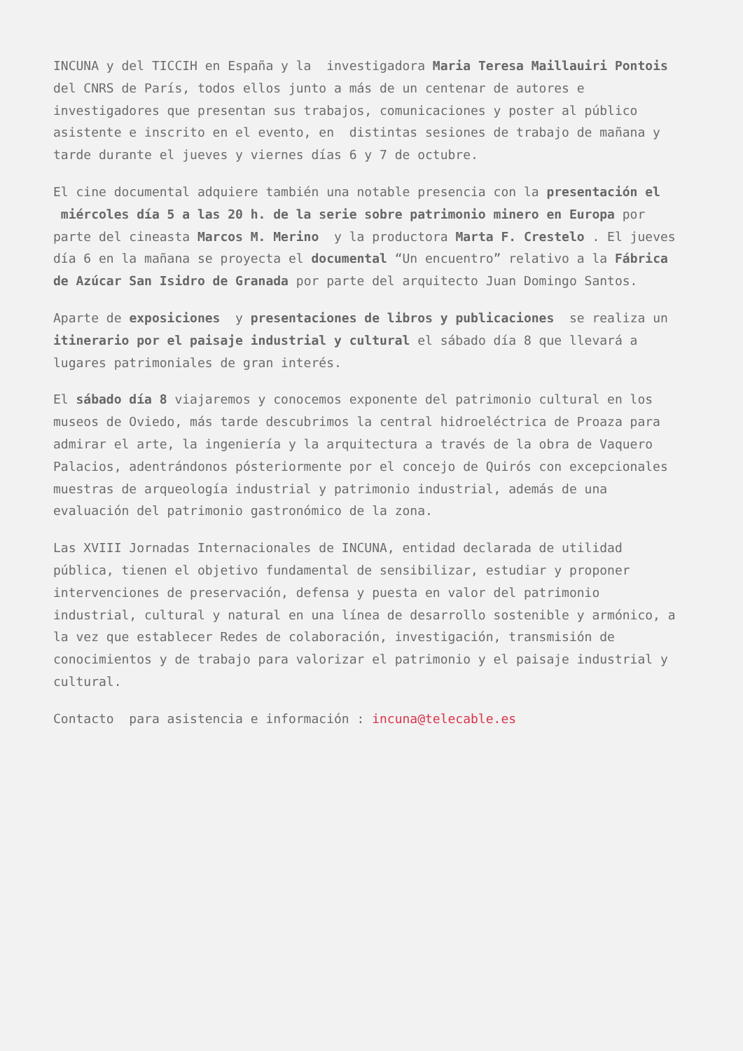INCUNA y del TICCIH en España y la investigadora Maria Teresa Maillauiri Pontois del CNRS de París, todos ellos junto a más de un centenar de autores e investigadores que presentan sus trabajos, comunicaciones y poster al público asistente e inscrito en el evento, en distintas sesiones de trabajo de mañana y tarde durante el jueves y viernes días 6 y 7 de octubre.
El cine documental adquiere también una notable presencia con la presentación el miércoles día 5 a las 20 h. de la serie sobre patrimonio minero en Europa por parte del cineasta Marcos M. Merino y la productora Marta F. Crestelo . El jueves día 6 en la mañana se proyecta el documental “Un encuentro” relativo a la Fábrica de Azúcar San Isidro de Granada por parte del arquitecto Juan Domingo Santos.
Aparte de exposiciones y presentaciones de libros y publicaciones se realiza un itinerario por el paisaje industrial y cultural el sábado día 8 que llevará a lugares patrimoniales de gran interés.
El sábado día 8 viajaremos y conocemos exponente del patrimonio cultural en los museos de Oviedo, más tarde descubrimos la central hidroeléctrica de Proaza para admirar el arte, la ingeniería y la arquitectura a través de la obra de Vaquero Palacios, adentrándonos pósteriormente por el concejo de Quirós con excepcionales muestras de arqueología industrial y patrimonio industrial, además de una evaluación del patrimonio gastronómico de la zona.
Las XVIII Jornadas Internacionales de INCUNA, entidad declarada de utilidad pública, tienen el objetivo fundamental de sensibilizar, estudiar y proponer intervenciones de preservación, defensa y puesta en valor del patrimonio industrial, cultural y natural en una línea de desarrollo sostenible y armónico, a la vez que establecer Redes de colaboración, investigación, transmisión de conocimientos y de trabajo para valorizar el patrimonio y el paisaje industrial y cultural.
Contacto para asistencia e información : incuna@telecable.es